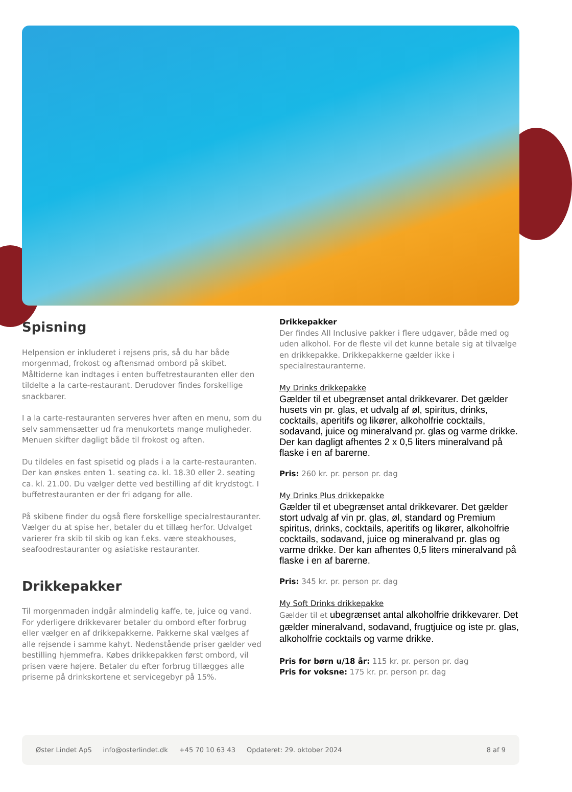Spisning
Helpension er inkluderet i rejsens pris, så du har både morgenmad, frokost og aftensmad ombord på skibet. Måltiderne kan indtages i enten buffetrestauranten eller den tildelte a la carte-restaurant. Derudover findes forskellige snackbarer.
I a la carte-restauranten serveres hver aften en menu, som du selv sammensætter ud fra menukortets mange muligheder. Menuen skifter dagligt både til frokost og aften.
Du tildeles en fast spisetid og plads i a la carte-restauranten. Der kan ønskes enten 1. seating ca. kl. 18.30 eller 2. seating ca. kl. 21.00. Du vælger dette ved bestilling af dit krydstogt. I buffetrestauranten er der fri adgang for alle.
På skibene finder du også flere forskellige specialrestauranter. Vælger du at spise her, betaler du et tillæg herfor. Udvalget varierer fra skib til skib og kan f.eks. være steakhouses, seafoodrestauranter og asiatiske restauranter.
Drikkepakker
Til morgenmaden indgår almindelig kaffe, te, juice og vand. For yderligere drikkevarer betaler du ombord efter forbrug eller vælger en af drikkepakkerne. Pakkerne skal vælges af alle rejsende i samme kahyt. Nedenstående priser gælder ved bestilling hjemmefra. Købes drikkepakken først ombord, vil prisen være højere. Betaler du efter forbrug tillægges alle priserne på drinkskortene et servicegebyr på 15%.
Drikkepakker
Der findes All Inclusive pakker i flere udgaver, både med og uden alkohol. For de fleste vil det kunne betale sig at tilvælge en drikkepakke. Drikkepakkerne gælder ikke i specialrestauranterne.
My Drinks drikkepakke
Gælder til et ubegrænset antal drikkevarer. Det gælder husets vin pr. glas, et udvalg af øl, spiritus, drinks, cocktails, aperitifs og likører, alkoholfrie cocktails, sodavand, juice og mineralvand pr. glas og varme drikke. Der kan dagligt afhentes 2 x 0,5 liters mineralvand på flaske i en af barerne.
Pris: 260 kr. pr. person pr. dag
My Drinks Plus drikkepakke
Gælder til et ubegrænset antal drikkevarer. Det gælder stort udvalg af vin pr. glas, øl, standard og Premium spiritus, drinks, cocktails, aperitifs og likører, alkoholfrie cocktails, sodavand, juice og mineralvand pr. glas og varme drikke. Der kan afhentes 0,5 liters mineralvand på flaske i en af barerne.
Pris: 345 kr. pr. person pr. dag
My Soft Drinks drikkepakke
Gælder til et ubegrænset antal alkoholfrie drikkevarer. Det gælder mineralvand, sodavand, frugtjuice og iste pr. glas, alkoholfrie cocktails og varme drikke.
Pris for børn u/18 år: 115 kr. pr. person pr. dag
Pris for voksne: 175 kr. pr. person pr. dag
Øster Lindet ApS info@osterlindet.dk +45 70 10 63 43 Opdateret: 29. oktober 2024 8 af 9